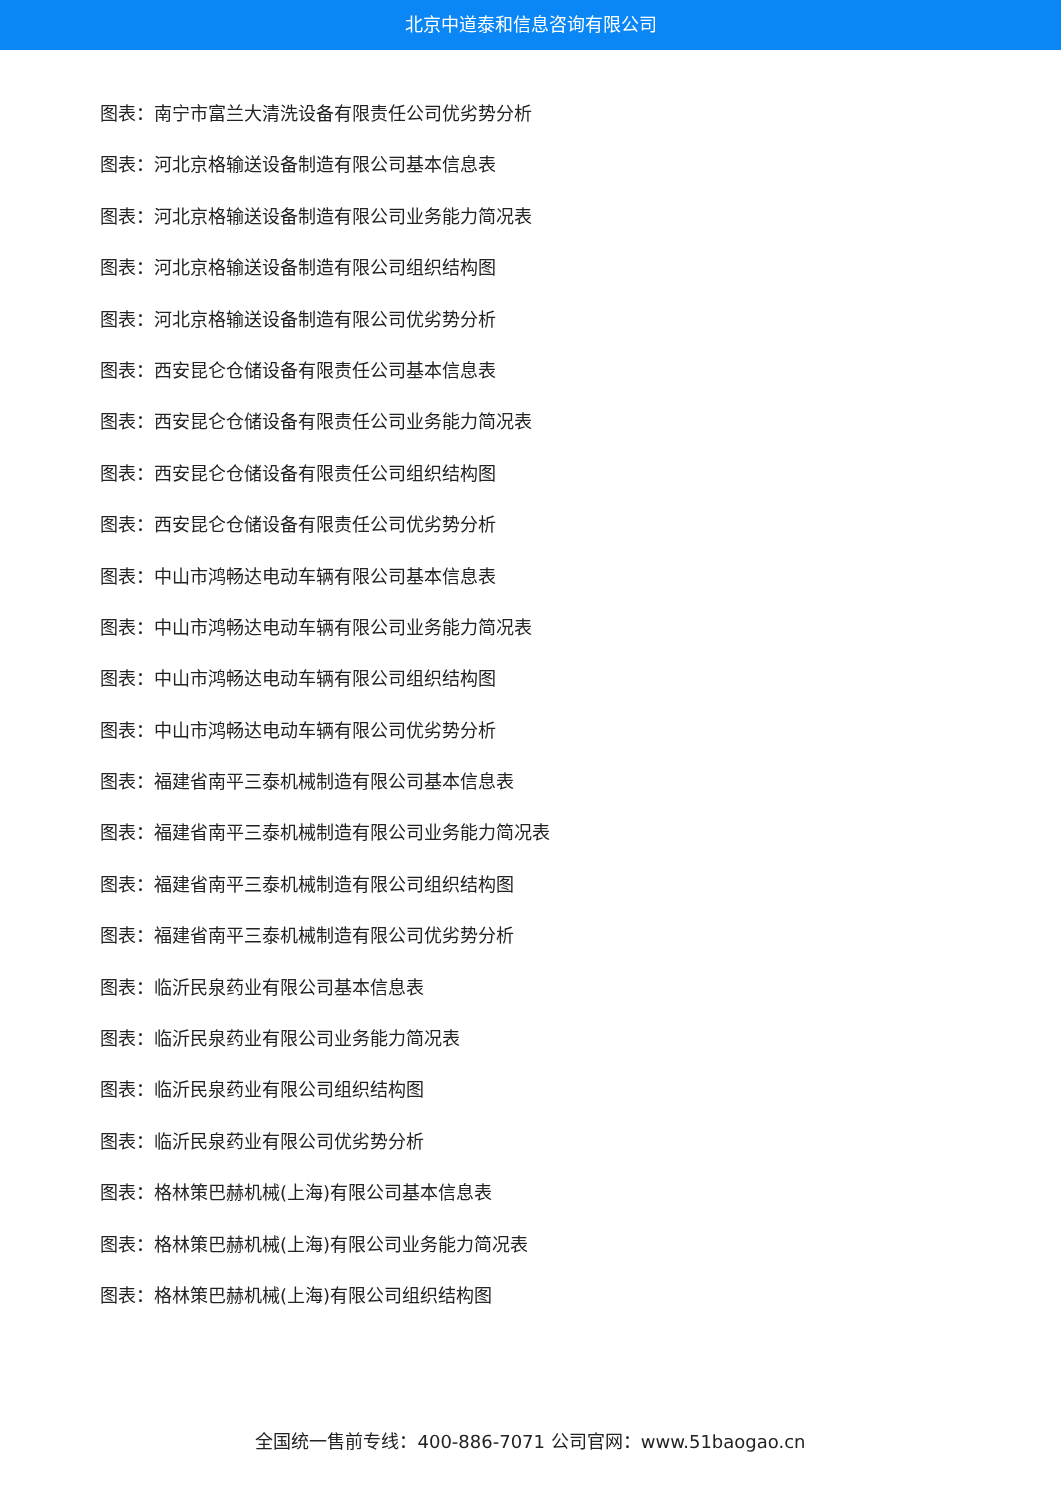北京中道泰和信息咨询有限公司
图表：南宁市富兰大清洗设备有限责任公司优劣势分析
图表：河北京格输送设备制造有限公司基本信息表
图表：河北京格输送设备制造有限公司业务能力简况表
图表：河北京格输送设备制造有限公司组织结构图
图表：河北京格输送设备制造有限公司优劣势分析
图表：西安昆仑仓储设备有限责任公司基本信息表
图表：西安昆仑仓储设备有限责任公司业务能力简况表
图表：西安昆仑仓储设备有限责任公司组织结构图
图表：西安昆仑仓储设备有限责任公司优劣势分析
图表：中山市鸿畅达电动车辆有限公司基本信息表
图表：中山市鸿畅达电动车辆有限公司业务能力简况表
图表：中山市鸿畅达电动车辆有限公司组织结构图
图表：中山市鸿畅达电动车辆有限公司优劣势分析
图表：福建省南平三泰机械制造有限公司基本信息表
图表：福建省南平三泰机械制造有限公司业务能力简况表
图表：福建省南平三泰机械制造有限公司组织结构图
图表：福建省南平三泰机械制造有限公司优劣势分析
图表：临沂民泉药业有限公司基本信息表
图表：临沂民泉药业有限公司业务能力简况表
图表：临沂民泉药业有限公司组织结构图
图表：临沂民泉药业有限公司优劣势分析
图表：格林策巴赫机械(上海)有限公司基本信息表
图表：格林策巴赫机械(上海)有限公司业务能力简况表
图表：格林策巴赫机械(上海)有限公司组织结构图
全国统一售前专线：400-886-7071 公司官网：www.51baogao.cn